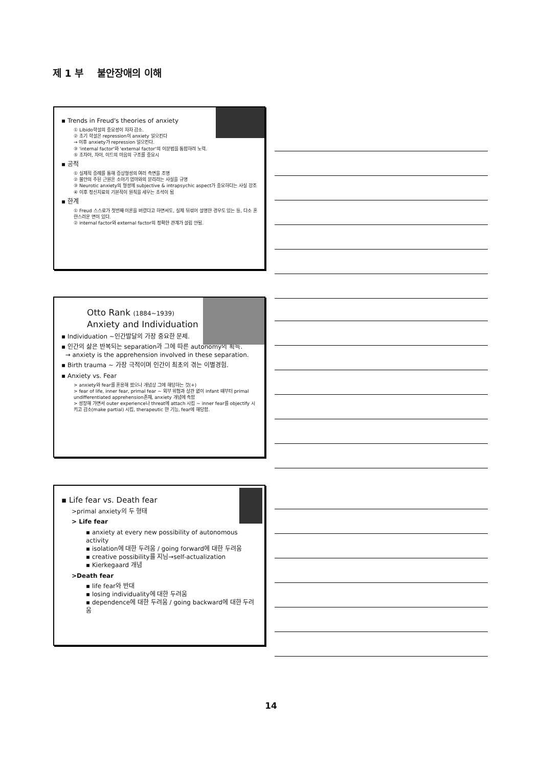제 1 부 불안장애의 이해
▪ Trends in Freud's theories of anxiety
① Libido학설의 중요성이 차차 감소.
② 초기 학설은 repression이 anxiety 일으킨다
→ 이후 anxiety가 repression 일으킨다.
③ 'internal factor'와 'external factor'의 이분법을 통합하려 노력.
⑤ 초자아, 자아, 이드의 마음의 구조를 중요시
▪ 공적
① 실제적 증례를 통해 증상형성의 여러 측면을 조명
② 불안의 주된 근원은 소아기 엄마와의 분리라는 사실을 규명
③ Neurotic anxiety의 형성에 subjective & intrapsychic aspect가 중요하다는 사실 강조
④ 이후 정신치료의 기본적이 원칙을 세우는 초석이 됨
▪ 한계
① Freud 스스로가 첫번째 이론을 버렸다고 하면서도, 실제 뒤섞어 설명한 경우도 있는 등, 다소 혼란스러운 면이 있다.
② internal factor와 external factor의 정확한 관계가 설립 안됨.
Otto Rank (1884~1939)
Anxiety and Individuation
▪ Individuation ~인간발달의 가장 중요한 문제.
▪ 인간의 삶은 반복되는 separation과 그에 따른 autonomy의 획득.
→ anxiety is the apprehension involved in these separation.
▪ Birth trauma ~ 가장 극적이며 인간이 최초의 겪는 이별경험.
▪ Anxiety vs. Fear
> anxiety와 fear를 혼용해 썼으나 개념상 그에 해당하는 것(+)
> fear of life, inner fear, primal fear ~ 외부 위험과 상관 없이 infant 때부터 primal undifferentiated apprehension존재, anxiety 개념에 속함
> 성장해 가면서 outer experience나 threat에 attach 시킴 ~ inner fear를 objectify 시키고 감소(make partial) 시킴, therapeutic 한 기능, fear에 해당함.
▪ Life fear vs. Death fear
>primal anxiety의 두 형태
> Life fear
▪ anxiety at every new possibility of autonomous activity
▪ isolation에 대한 두려움 / going forward에 대한 두려움
▪ creative possibility를 지님→self-actualization
▪ Kierkegaard 개념
>Death fear
▪ life fear와 반대
▪ losing individuality에 대한 두려움
▪ dependence에 대한 두려움 / going backward에 대한 두려움
14